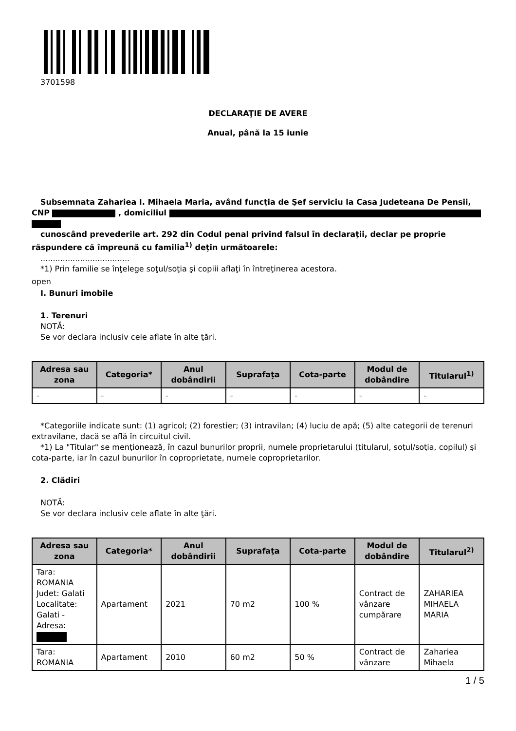3701598
DECLARAŢIE DE AVERE
Anual, până la 15 iunie
Subsemnata Zahariea I. Mihaela Maria, având funcţia de Şef serviciu la Casa Judeteana De Pensii, CNP , domiciliul
cunoscând prevederile art. 292 din Codul penal privind falsul în declaraţii, declar pe proprie răspundere că împreună cu familia<sup>1)</sup> deţin următoarele:
....................................
*1) Prin familie se înţelege soţul/soţia şi copiii aflaţi în întreţinerea acestora.
open
I. Bunuri imobile
1. Terenuri
NOTĂ:
Se vor declara inclusiv cele aflate în alte ţări.
| Adresa sau zona | Categoria* | Anul dobândirii | Suprafaţa | Cota-parte | Modul de dobândire | Titularul<sup>1)</sup> |
| --- | --- | --- | --- | --- | --- | --- |
| - | - | - | - | - | - | - |
*Categoriile indicate sunt: (1) agricol; (2) forestier; (3) intravilan; (4) luciu de apă; (5) alte categorii de terenuri extravilane, dacă se află în circuitul civil.
*1) La "Titular" se menţionează, în cazul bunurilor proprii, numele proprietarului (titularul, soţul/soţia, copilul) şi cota-parte, iar în cazul bunurilor în coproprietate, numele coproprietarilor.
2. Clădiri
NOTĂ:
Se vor declara inclusiv cele aflate în alte ţări.
| Adresa sau zona | Categoria* | Anul dobândirii | Suprafaţa | Cota-parte | Modul de dobândire | Titularul<sup>2)</sup> |
| --- | --- | --- | --- | --- | --- | --- |
| Tara: ROMANIA Judet: Galati Localitate: Galati - Adresa: | Apartament | 2021 | 70 m2 | 100 % | Contract de vânzare cumpărare | ZAHARIEA MIHAELA MARIA |
| Tara: ROMANIA | Apartament | 2010 | 60 m2 | 50 % | Contract de vânzare | Zahariea Mihaela |
1 / 5